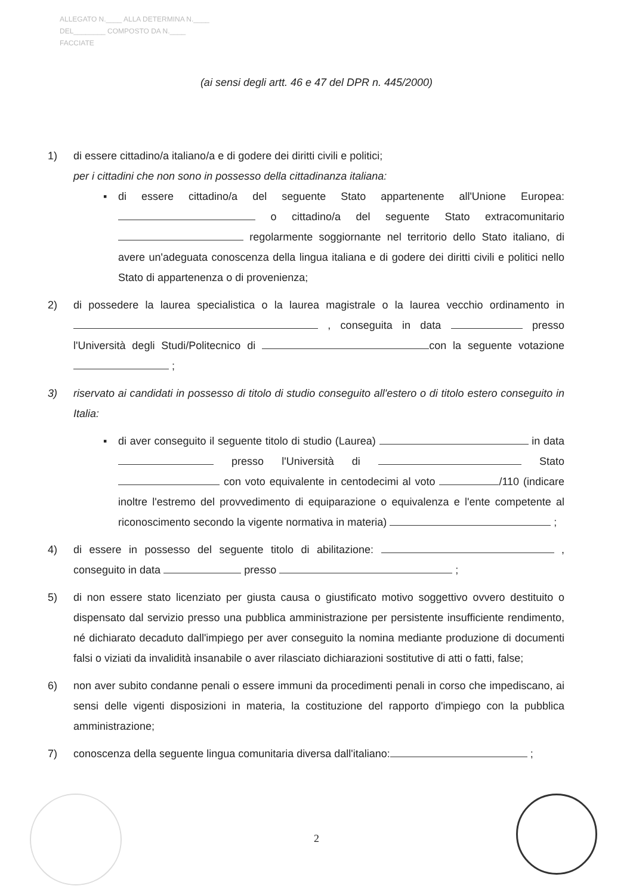ALLEGATO N.____ ALLA DETERMINA N.____
DEL________ COMPOSTO DA N.____
FACCIATE
(ai sensi degli artt. 46 e 47 del DPR n. 445/2000)
1) di essere cittadino/a italiano/a e di godere dei diritti civili e politici;
per i cittadini che non sono in possesso della cittadinanza italiana:
▪ di essere cittadino/a del seguente Stato appartenente all'Unione Europea: o cittadino/a del seguente Stato extracomunitario regolarmente soggiornante nel territorio dello Stato italiano, di avere un'adeguata conoscenza della lingua italiana e di godere dei diritti civili e politici nello Stato di appartenenza o di provenienza;
2) di possedere la laurea specialistica o la laurea magistrale o la laurea vecchio ordinamento in , conseguita in data presso l'Università degli Studi/Politecnico di con la seguente votazione ;
3) riservato ai candidati in possesso di titolo di studio conseguito all'estero o di titolo estero conseguito in Italia:
▪ di aver conseguito il seguente titolo di studio (Laurea) in data presso l'Università di Stato con voto equivalente in centodecimi al voto /110 (indicare inoltre l'estremo del provvedimento di equiparazione o equivalenza e l'ente competente al riconoscimento secondo la vigente normativa in materia) ;
4) di essere in possesso del seguente titolo di abilitazione: , conseguito in data presso ;
5) di non essere stato licenziato per giusta causa o giustificato motivo soggettivo ovvero destituito o dispensato dal servizio presso una pubblica amministrazione per persistente insufficiente rendimento, né dichiarato decaduto dall'impiego per aver conseguito la nomina mediante produzione di documenti falsi o viziati da invalidità insanabile o aver rilasciato dichiarazioni sostitutive di atti o fatti, false;
6) non aver subito condanne penali o essere immuni da procedimenti penali in corso che impediscano, ai sensi delle vigenti disposizioni in materia, la costituzione del rapporto d'impiego con la pubblica amministrazione;
7) conoscenza della seguente lingua comunitaria diversa dall'italiano: ;
2